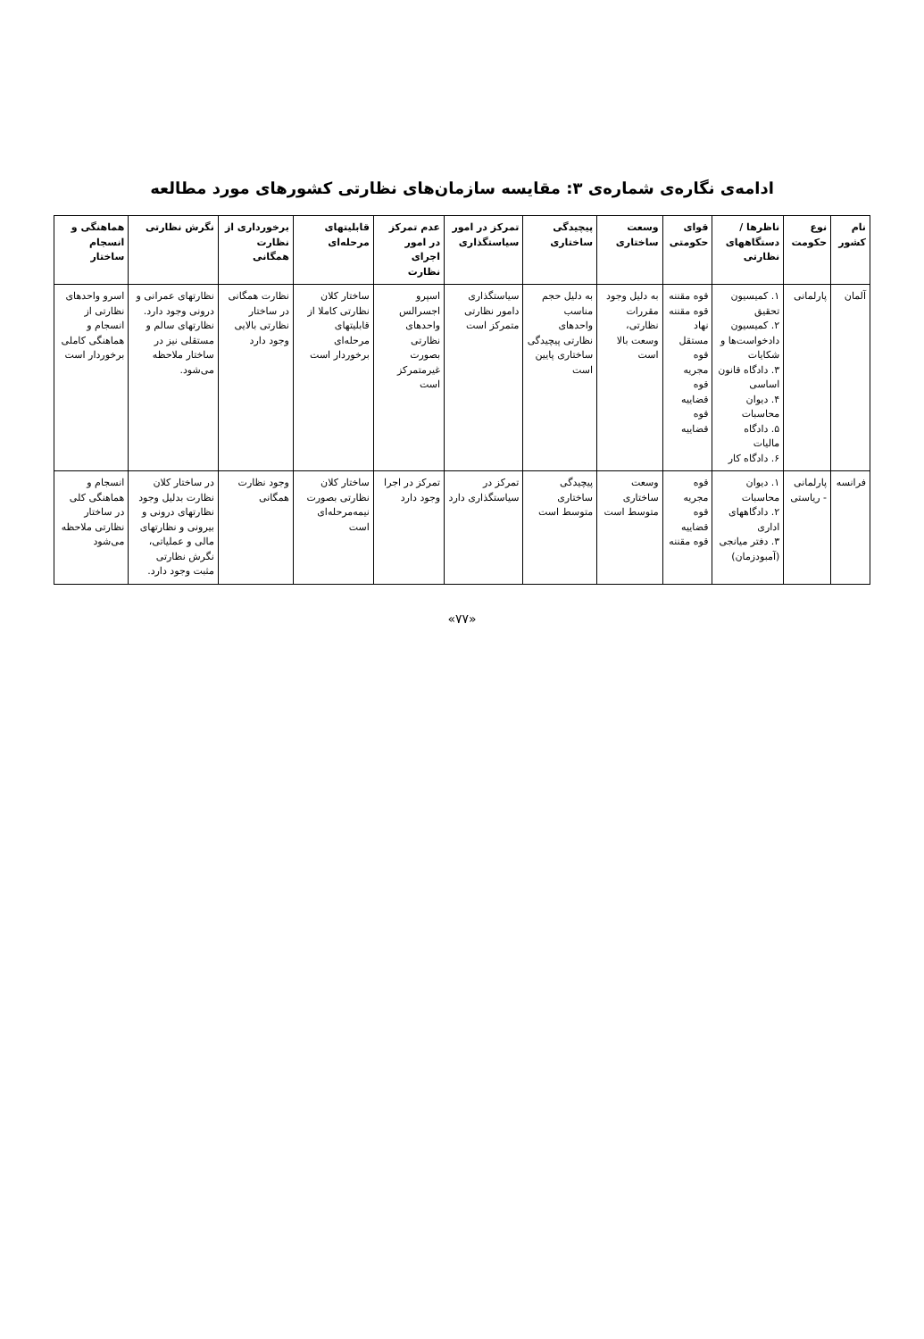ادامه‌ی نگاره‌ی شماره‌ی ۳: مقایسه سازمان‌های نظارتی کشورهای مورد مطالعه
| نام کشور | نوع حکومت | ناظرها / دستگاههای نظارتی | قوای حکومتی | وسعت ساختاری | پیچیدگی ساختاری | تمرکز در امور سیاستگذاری | عدم تمرکز در امور اجرای نظارت | قابلیتهای مرحله‌ای | برخورداری از نظارت همگانی | نگرش نظارتی | هماهنگی و انسجام ساختار |
| --- | --- | --- | --- | --- | --- | --- | --- | --- | --- | --- | --- |
| آلمان | پارلمانی | ۱. کمیسیون تحقیق ۲. کمیسیون دادخواست‌ها و شکایات ۳. دادگاه قانون اساسی ۴. دیوان محاسبات ۵. دادگاه مالیات ۶. دادگاه کار | قوه مقننه قوه مقننه نهاد مستقل قوه مجریه قوه قضاییه قوه قضاییه | به دلیل وجود مقررات نظارتی، وسعت بالا است | به دلیل حجم مناسب واحدهای نظارتی پیچیدگی ساختاری پایین است | سیاستگذاری دامور نظارتی متمرکز است | اسپرو اجسرالس واحدهای نظارتی بصورت غیرمتمرکز است | ساختار کلان نظارتی کاملا از قابلیتهای مرحله‌ای برخوردار است | نظارت همگانی در ساختار نظارتی بالایی وجود دارد | نظارتهای عمرانی و درونی وجود دارد. نظارتهای سالم و مستقلی نیز در ساختار ملاحظه می‌شود. | اسرو واحدهای نظارتی از انسجام و هماهنگی کاملی برخوردار است |
| فرانسه | پارلمانی - ریاستی | ۱. دیوان محاسبات ۲. دادگاههای اداری ۳. دفتر میانجی (آمبودزمان) | قوه مجریه قوه قضاییه قوه مقننه | وسعت ساختاری متوسط است | پیچیدگی ساختاری متوسط است | تمرکز در سیاستگذاری دارد | تمرکز در اجرا وجود دارد | ساختار کلان نظارتی بصورت نیمه‌مرحله‌ای است | وجود نظارت همگانی | در ساختار کلان نظارت بدلیل وجود نظارتهای درونی و بیرونی و نظارتهای مالی و عملیاتی، نگرش نظارتی مثبت وجود دارد. | انسجام و هماهنگی کلی در ساختار نظارتی ملاحظه می‌شود |
«۷۷»